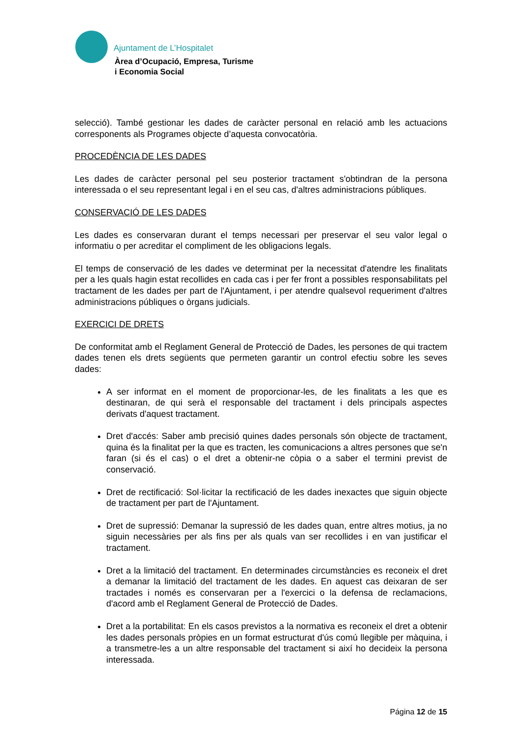Ajuntament de L’Hospitalet
Àrea d’Ocupació, Empresa, Turisme
i Economia Social
selecció). També gestionar les dades de caràcter personal en relació amb les actuacions corresponents als Programes objecte d’aquesta convocatòria.
PROCEDÈNCIA DE LES DADES
Les dades de caràcter personal pel seu posterior tractament s'obtindran de la persona interessada o el seu representant legal i en el seu cas, d'altres administracions públiques.
CONSERVACIÓ DE LES DADES
Les dades es conservaran durant el temps necessari per preservar el seu valor legal o informatiu o per acreditar el compliment de les obligacions legals.
El temps de conservació de les dades ve determinat per la necessitat d'atendre les finalitats per a les quals hagin estat recollides en cada cas i per fer front a possibles responsabilitats pel tractament de les dades per part de l'Ajuntament, i per atendre qualsevol requeriment d'altres administracions públiques o òrgans judicials.
EXERCICI DE DRETS
De conformitat amb el Reglament General de Protecció de Dades, les persones de qui tractem dades tenen els drets següents que permeten garantir un control efectiu sobre les seves dades:
A ser informat en el moment de proporcionar-les, de les finalitats a les que es destinaran, de qui serà el responsable del tractament i dels principals aspectes derivats d'aquest tractament.
Dret d'accés: Saber amb precisió quines dades personals són objecte de tractament, quina és la finalitat per la que es tracten, les comunicacions a altres persones que se'n faran (si és el cas) o el dret a obtenir-ne còpia o a saber el termini previst de conservació.
Dret de rectificació: Sol·licitar la rectificació de les dades inexactes que siguin objecte de tractament per part de l'Ajuntament.
Dret de supressió: Demanar la supressió de les dades quan, entre altres motius, ja no siguin necessàries per als fins per als quals van ser recollides i en van justificar el tractament.
Dret a la limitació del tractament. En determinades circumstàncies es reconeix el dret a demanar la limitació del tractament de les dades. En aquest cas deixaran de ser tractades i només es conservaran per a l'exercici o la defensa de reclamacions, d'acord amb el Reglament General de Protecció de Dades.
Dret a la portabilitat: En els casos previstos a la normativa es reconeix el dret a obtenir les dades personals pròpies en un format estructurat d'ús comú llegible per màquina, i a transmetre-les a un altre responsable del tractament si així ho decideix la persona interessada.
Página 12 de 15